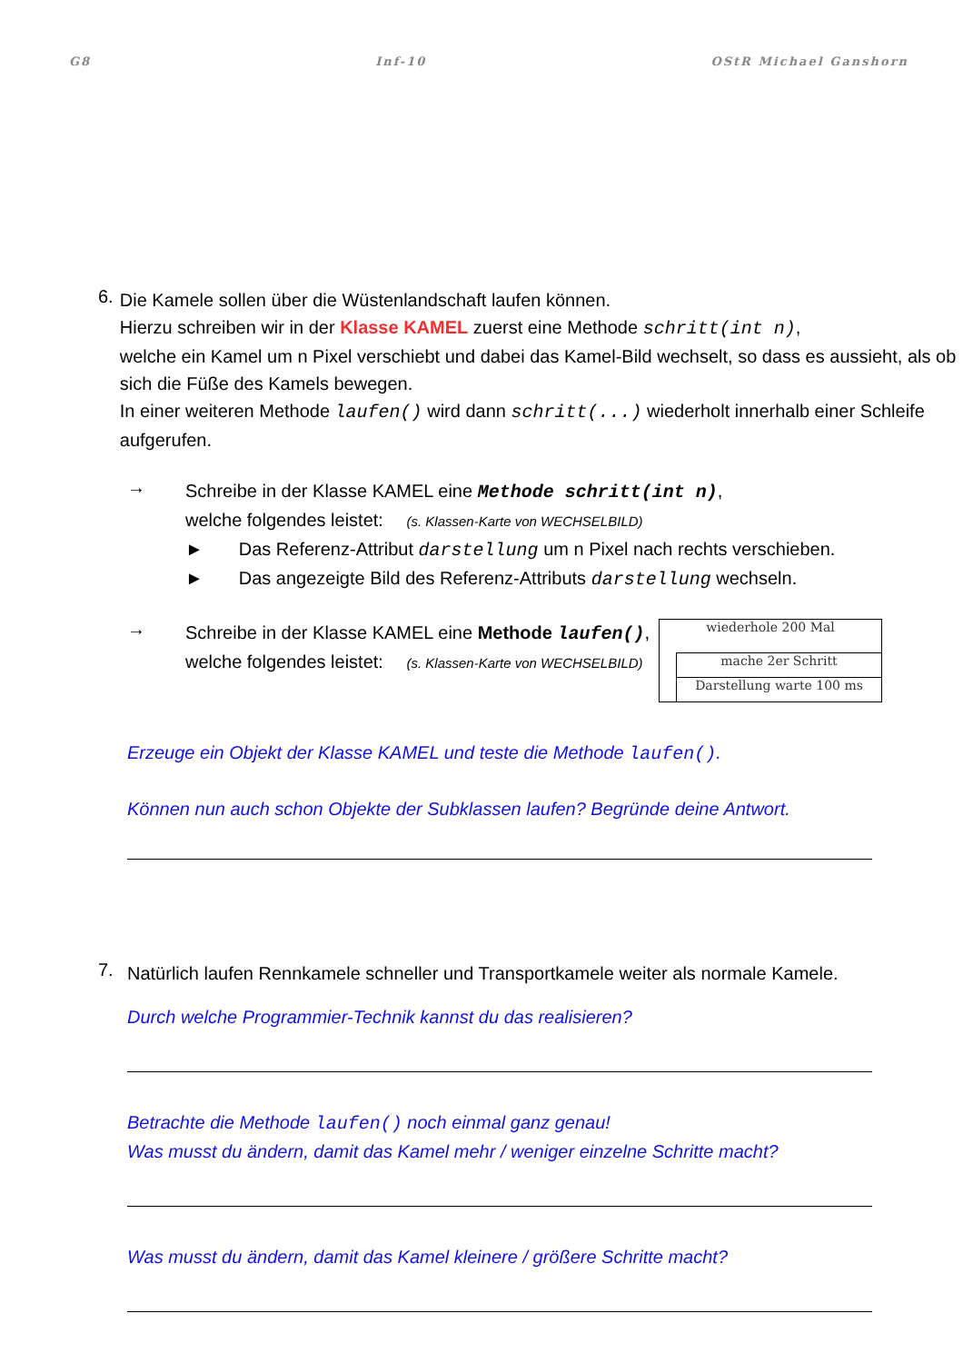G8 Inf-10 OStR Michael Ganshorn
6.
Die Kamele sollen über die Wüstenlandschaft laufen können.
Hierzu schreiben wir in der Klasse KAMEL zuerst eine Methode schritt(int n),
welche ein Kamel um n Pixel verschiebt und dabei das Kamel-Bild wechselt, so dass es aussieht, als ob sich die Füße des Kamels bewegen.
In einer weiteren Methode laufen() wird dann schritt(...) wiederholt innerhalb einer Schleife aufgerufen.
→
Schreibe in der Klasse KAMEL eine Methode schritt(int n),
welche folgendes leistet: (s. Klassen-Karte von WECHSELBILD)
► Das Referenz-Attribut darstellung um n Pixel nach rechts verschieben.
► Das angezeigte Bild des Referenz-Attributs darstellung wechseln.
→
Schreibe in der Klasse KAMEL eine Methode laufen(),
welche folgendes leistet: (s. Klassen-Karte von WECHSELBILD)
wiederhole 200 Mal
mache 2er Schritt
Darstellung warte 100 ms
Erzeuge ein Objekt der Klasse KAMEL und teste die Methode laufen().
Können nun auch schon Objekte der Subklassen laufen? Begründe deine Antwort.
7.
Natürlich laufen Rennkamele schneller und Transportkamele weiter als normale Kamele.
Durch welche Programmier-Technik kannst du das realisieren?
Betrachte die Methode laufen() noch einmal ganz genau!
Was musst du ändern, damit das Kamel mehr / weniger einzelne Schritte macht?
Was musst du ändern, damit das Kamel kleinere / größere Schritte macht?